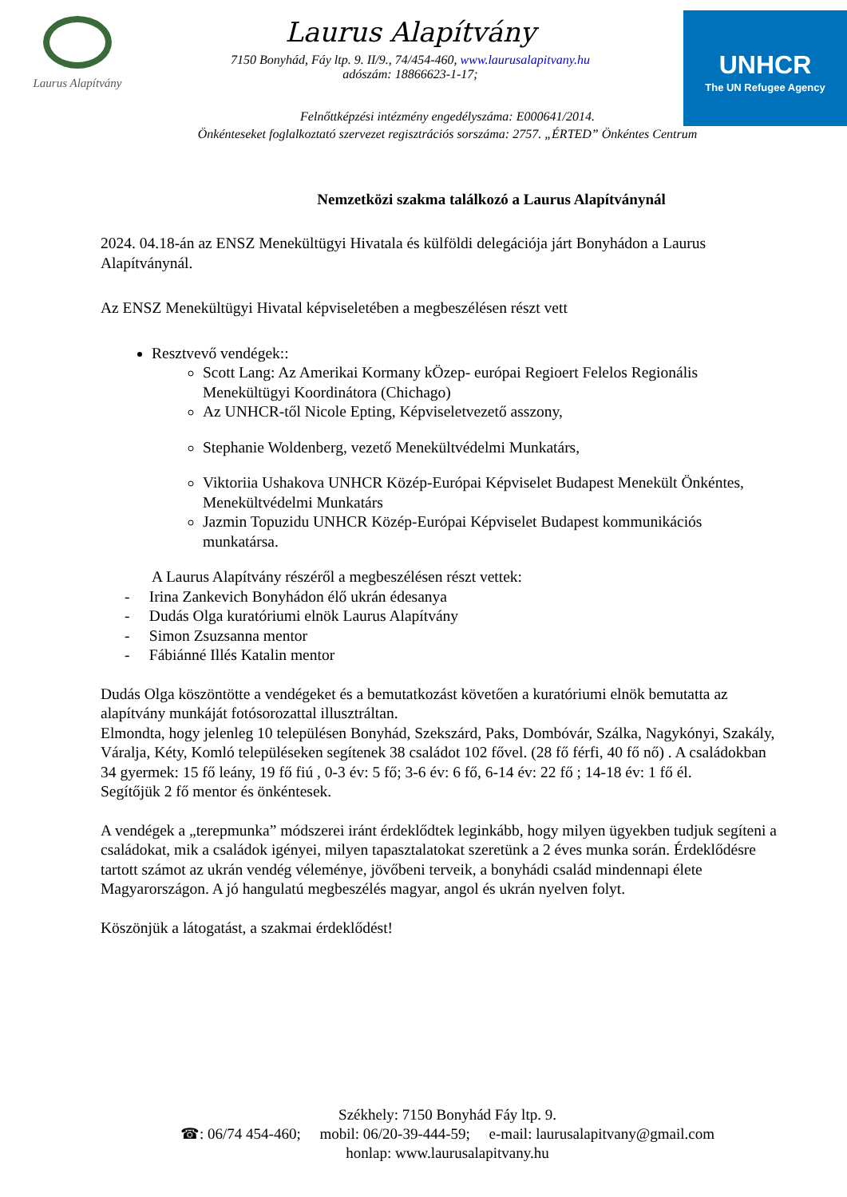Laurus Alapítvány
Laurus Alapítvány
7150 Bonyhád, Fáy ltp. 9. II/9., 74/454-460, www.laurusalapitvany.hu
adószám: 18866623-1-17;
UNHCR
The UN Refugee Agency
Felnőttképzési intézmény engedélyszáma: E000641/2014.
Önkénteseket foglalkoztató szervezet regisztrációs sorszáma: 2757. „ÉRTED” Önkéntes Centrum
Nemzetközi szakma találkozó a Laurus Alapítványnál
2024. 04.18-án az ENSZ Menekültügyi Hivatala és külföldi delegációja járt Bonyhádon a Laurus Alapítványnál.
Az ENSZ Menekültügyi Hivatal képviseletében a megbeszélésen részt vett
Resztvevő vendégek::
Scott Lang: Az Amerikai Kormany kÖzep- európai Regioert Felelos Regionális Menekültügyi Koordinátora (Chichago)
Az UNHCR-től Nicole Epting, Képviseletvezető asszony,
Stephanie Woldenberg, vezető Menekültvédelmi Munkatárs,
Viktoriia Ushakova UNHCR Közép-Európai Képviselet Budapest Menekült Önkéntes, Menekültvédelmi Munkatárs
Jazmin Topuzidu UNHCR Közép-Európai Képviselet Budapest kommunikációs munkatársa.
A Laurus Alapítvány részéről a megbeszélésen részt vettek:
- Irina Zankevich Bonyhádon élő ukrán édesanya
- Dudás Olga kuratóriumi elnök Laurus Alapítvány
- Simon Zsuzsanna mentor
- Fábiánné Illés Katalin mentor
Dudás Olga köszöntötte a vendégeket és a bemutatkozást követően a kuratóriumi elnök bemutatta az alapítvány munkáját fotósorozattal illusztráltan.
Elmondta, hogy jelenleg 10 településen Bonyhád, Szekszárd, Paks, Dombóvár, Szálka, Nagykónyi, Szakály, Váralja, Kéty, Komló településeken segítenek 38 családot 102 fővel. (28 fő férfi, 40 fő nő) . A családokban 34 gyermek: 15 fő leány, 19 fő fiú , 0-3 év: 5 fő; 3-6 év: 6 fő, 6-14 év: 22 fő ; 14-18 év: 1 fő él.
Segítőjük 2 fő mentor és önkéntesek.
A vendégek a „terepmunka” módszerei iránt érdeklődtek leginkább, hogy milyen ügyekben tudjuk segíteni a családokat, mik a családok igényei, milyen tapasztalatokat szeretünk a 2 éves munka során. Érdeklődésre tartott számot az ukrán vendég véleménye, jövőbeni terveik, a bonyhádi család mindennapi élete Magyarországon. A jó hangulatú megbeszélés magyar, angol és ukrán nyelven folyt.
Köszönjük a látogatást, a szakmai érdeklődést!
Székhely: 7150 Bonyhád Fáy ltp. 9.
☎: 06/74 454-460; mobil: 06/20-39-444-59; e-mail: laurusalapitvany@gmail.com
honlap: www.laurusalapitvany.hu